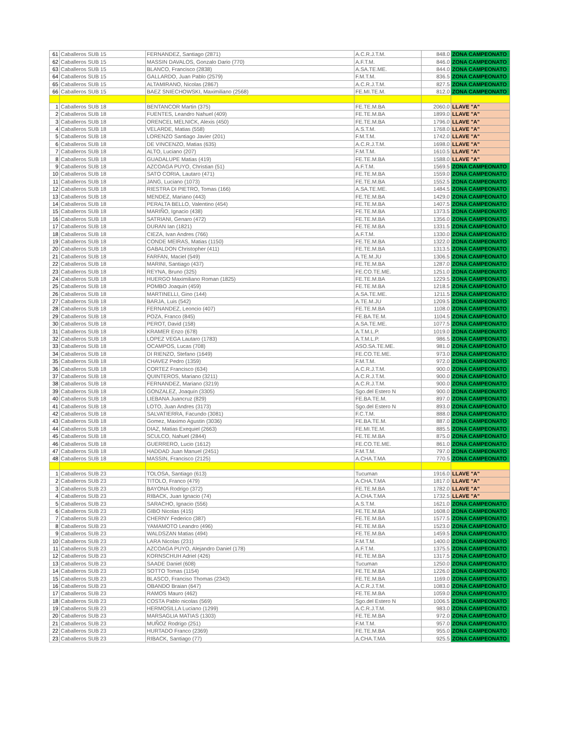| 61 | Caballeros SUB 15 | FERNANDEZ, Santiago (2871) | A.C.R.J.T.M. | 848.0 | ZONA CAMPEONATO |
| 62 | Caballeros SUB 15 | MASSIN DAVALOS, Gonzalo Dario (770) | A.F.T.M. | 846.0 | ZONA CAMPEONATO |
| 63 | Caballeros SUB 15 | BLANCO, Francisco (2838) | A.SA.TE.ME. | 844.0 | ZONA CAMPEONATO |
| 64 | Caballeros SUB 15 | GALLARDO, Juan Pablo (2579) | F.M.T.M. | 836.5 | ZONA CAMPEONATO |
| 65 | Caballeros SUB 15 | ALTAMIRANO, Nicolas (2867) | A.C.R.J.T.M. | 827.5 | ZONA CAMPEONATO |
| 66 | Caballeros SUB 15 | BAEZ SNIECHOWSKI, Maximiliano (2568) | FE.MI.TE.M. | 812.0 | ZONA CAMPEONATO |
| 1 | Caballeros SUB 18 | BENTANCOR Martin (375) | FE.TE.M.BA | 2060.0 | LLAVE "A" |
| 2 | Caballeros SUB 18 | FUENTES, Leandro Nahuel (409) | FE.TE.M.BA | 1899.0 | LLAVE "A" |
| 3 | Caballeros SUB 18 | ORENCEL MELNICK, Alexis (450) | FE.TE.M.BA | 1796.0 | LLAVE "A" |
| 4 | Caballeros SUB 18 | VELARDE, Matias (558) | A.S.T.M. | 1768.0 | LLAVE "A" |
| 5 | Caballeros SUB 18 | LORENZO Santiago Javier (201) | F.M.T.M. | 1742.0 | LLAVE "A" |
| 6 | Caballeros SUB 18 | DE VINCENZO, Matias (635) | A.C.R.J.T.M. | 1698.0 | LLAVE "A" |
| 7 | Caballeros SUB 18 | ALTO, Luciano (207) | F.M.T.M. | 1610.5 | LLAVE "A" |
| 8 | Caballeros SUB 18 | GUADALUPE Matias (419) | FE.TE.M.BA | 1588.0 | LLAVE "A" |
| 9 | Caballeros SUB 18 | AZCOAGA PUYO, Christian (51) | A.F.T.M. | 1569.5 | ZONA CAMPEONATO |
| 10 | Caballeros SUB 18 | SATO CORIA, Lautaro (471) | FE.TE.M.BA | 1559.0 | ZONA CAMPEONATO |
| 11 | Caballeros SUB 18 | JANG, Luciano (1073) | FE.TE.M.BA | 1552.5 | ZONA CAMPEONATO |
| 12 | Caballeros SUB 18 | RIESTRA DI PIETRO, Tomas (166) | A.SA.TE.ME. | 1484.5 | ZONA CAMPEONATO |
| 13 | Caballeros SUB 18 | MENDEZ, Mariano (443) | FE.TE.M.BA | 1429.0 | ZONA CAMPEONATO |
| 14 | Caballeros SUB 18 | PERALTA BELLO, Valentino (454) | FE.TE.M.BA | 1407.5 | ZONA CAMPEONATO |
| 15 | Caballeros SUB 18 | MARIÑO, Ignacio (438) | FE.TE.M.BA | 1373.5 | ZONA CAMPEONATO |
| 16 | Caballeros SUB 18 | SATRIANI, Genaro (472) | FE.TE.M.BA | 1356.0 | ZONA CAMPEONATO |
| 17 | Caballeros SUB 18 | DURAN Ian (1821) | FE.TE.M.BA | 1331.5 | ZONA CAMPEONATO |
| 18 | Caballeros SUB 18 | CIEZA, Ivan Andres (766) | A.F.T.M. | 1330.0 | ZONA CAMPEONATO |
| 19 | Caballeros SUB 18 | CONDE MEIRAS, Matias (1150) | FE.TE.M.BA | 1322.0 | ZONA CAMPEONATO |
| 20 | Caballeros SUB 18 | GABALDON Christopher (411) | FE.TE.M.BA | 1313.5 | ZONA CAMPEONATO |
| 21 | Caballeros SUB 18 | FARFAN, Maciel (549) | A.TE.M.JU | 1306.5 | ZONA CAMPEONATO |
| 22 | Caballeros SUB 18 | MARINI, Santiago (437) | FE.TE.M.BA | 1287.0 | ZONA CAMPEONATO |
| 23 | Caballeros SUB 18 | REYNA, Bruno (325) | FE.CO.TE.ME. | 1251.0 | ZONA CAMPEONATO |
| 24 | Caballeros SUB 18 | HUERGO Maximiliano Roman (1825) | FE.TE.M.BA | 1229.5 | ZONA CAMPEONATO |
| 25 | Caballeros SUB 18 | POMBO Joaquin (459) | FE.TE.M.BA | 1218.5 | ZONA CAMPEONATO |
| 26 | Caballeros SUB 18 | MARTINELLI, Gino (144) | A.SA.TE.ME. | 1211.5 | ZONA CAMPEONATO |
| 27 | Caballeros SUB 18 | BARJA, Luis (542) | A.TE.M.JU | 1209.5 | ZONA CAMPEONATO |
| 28 | Caballeros SUB 18 | FERNANDEZ, Leoncio (407) | FE.TE.M.BA | 1108.0 | ZONA CAMPEONATO |
| 29 | Caballeros SUB 18 | POZA, Franco (845) | FE.BA.TE.M. | 1104.5 | ZONA CAMPEONATO |
| 30 | Caballeros SUB 18 | PEROT, David (158) | A.SA.TE.ME. | 1077.5 | ZONA CAMPEONATO |
| 31 | Caballeros SUB 18 | KRAMER Enzo (678) | A.T.M.L.P. | 1019.0 | ZONA CAMPEONATO |
| 32 | Caballeros SUB 18 | LOPEZ VEGA Lautaro (1783) | A.T.M.L.P. | 986.5 | ZONA CAMPEONATO |
| 33 | Caballeros SUB 18 | OCAMPOS, Lucas (708) | ASO.SA.TE.ME. | 981.0 | ZONA CAMPEONATO |
| 34 | Caballeros SUB 18 | DI RIENZO, Stefano (1649) | FE.CO.TE.ME. | 973.0 | ZONA CAMPEONATO |
| 35 | Caballeros SUB 18 | CHAVEZ Pedro (1359) | F.M.T.M. | 972.0 | ZONA CAMPEONATO |
| 36 | Caballeros SUB 18 | CORTEZ Francisco (634) | A.C.R.J.T.M. | 900.0 | ZONA CAMPEONATO |
| 37 | Caballeros SUB 18 | QUINTEROS, Mariano (3211) | A.C.R.J.T.M. | 900.0 | ZONA CAMPEONATO |
| 38 | Caballeros SUB 18 | FERNANDEZ, Mariano (3219) | A.C.R.J.T.M. | 900.0 | ZONA CAMPEONATO |
| 39 | Caballeros SUB 18 | GONZALEZ, Joaquín (3305) | Sgo.del Estero N | 900.0 | ZONA CAMPEONATO |
| 40 | Caballeros SUB 18 | LIEBANA Juancruz (829) | FE.BA.TE.M. | 897.0 | ZONA CAMPEONATO |
| 41 | Caballeros SUB 18 | LOTO, Juan Andres (3173) | Sgo.del Estero N | 893.0 | ZONA CAMPEONATO |
| 42 | Caballeros SUB 18 | SALVATIERRA, Facundo (3081) | F.C.T.M. | 888.0 | ZONA CAMPEONATO |
| 43 | Caballeros SUB 18 | Gomez, Maximo Agustin (3036) | FE.BA.TE.M. | 887.0 | ZONA CAMPEONATO |
| 44 | Caballeros SUB 18 | DIAZ, Matias Exequiel (2663) | FE.MI.TE.M. | 885.5 | ZONA CAMPEONATO |
| 45 | Caballeros SUB 18 | SCULCO, Nahuel (2844) | FE.TE.M.BA | 875.0 | ZONA CAMPEONATO |
| 46 | Caballeros SUB 18 | GUERRERO, Lucio (1612) | FE.CO.TE.ME. | 861.0 | ZONA CAMPEONATO |
| 47 | Caballeros SUB 18 | HADDAD Juan Manuel (2451) | F.M.T.M. | 797.0 | ZONA CAMPEONATO |
| 48 | Caballeros SUB 18 | MASSIN, Francisco (2125) | A.CHA.T.MA | 770.5 | ZONA CAMPEONATO |
| 1 | Caballeros SUB 23 | TOLOSA, Santiago (613) | Tucuman | 1916.0 | LLAVE "A" |
| 2 | Caballeros SUB 23 | TITOLO, Franco (479) | A.CHA.T.MA | 1817.0 | LLAVE "A" |
| 3 | Caballeros SUB 23 | BAYONA Rodrigo (372) | FE.TE.M.BA | 1782.0 | LLAVE "A" |
| 4 | Caballeros SUB 23 | RIBACK, Juan Ignacio (74) | A.CHA.T.MA | 1732.5 | LLAVE "A" |
| 5 | Caballeros SUB 23 | SARACHO, Ignacio (556) | A.S.T.M. | 1621.0 | ZONA CAMPEONATO |
| 6 | Caballeros SUB 23 | GIBO Nicolas (415) | FE.TE.M.BA | 1608.0 | ZONA CAMPEONATO |
| 7 | Caballeros SUB 23 | CHERNY Federico (387) | FE.TE.M.BA | 1577.5 | ZONA CAMPEONATO |
| 8 | Caballeros SUB 23 | YAMAMOTO Leandro (496) | FE.TE.M.BA | 1523.0 | ZONA CAMPEONATO |
| 9 | Caballeros SUB 23 | WALDSZAN Matias (494) | FE.TE.M.BA | 1459.5 | ZONA CAMPEONATO |
| 10 | Caballeros SUB 23 | LARA Nicolas (231) | F.M.T.M. | 1400.0 | ZONA CAMPEONATO |
| 11 | Caballeros SUB 23 | AZCOAGA PUYO, Alejandro Daniel (178) | A.F.T.M. | 1375.5 | ZONA CAMPEONATO |
| 12 | Caballeros SUB 23 | KORNSCHUH Adriel (426) | FE.TE.M.BA | 1317.5 | ZONA CAMPEONATO |
| 13 | Caballeros SUB 23 | SAADE Daniel (608) | Tucuman | 1250.0 | ZONA CAMPEONATO |
| 14 | Caballeros SUB 23 | SOTTO Tomas (1154) | FE.TE.M.BA | 1226.0 | ZONA CAMPEONATO |
| 15 | Caballeros SUB 23 | BLASCO, Franciso Thomas (2343) | FE.TE.M.BA | 1169.0 | ZONA CAMPEONATO |
| 16 | Caballeros SUB 23 | OBANDO Braian (647) | A.C.R.J.T.M. | 1083.0 | ZONA CAMPEONATO |
| 17 | Caballeros SUB 23 | RAMOS Mauro (462) | FE.TE.M.BA | 1059.0 | ZONA CAMPEONATO |
| 18 | Caballeros SUB 23 | COSTA Pablo nicolas (569) | Sgo.del Estero N | 1006.5 | ZONA CAMPEONATO |
| 19 | Caballeros SUB 23 | HERMOSILLA Luciano (1299) | A.C.R.J.T.M. | 983.0 | ZONA CAMPEONATO |
| 20 | Caballeros SUB 23 | MARSAGLIA MATIAS (1303) | FE.TE.M.BA | 972.0 | ZONA CAMPEONATO |
| 21 | Caballeros SUB 23 | MUÑOZ Rodrigo (251) | F.M.T.M. | 957.0 | ZONA CAMPEONATO |
| 22 | Caballeros SUB 23 | HURTADO Franco (2369) | FE.TE.M.BA | 955.0 | ZONA CAMPEONATO |
| 23 | Caballeros SUB 23 | RIBACK, Santiago (77) | A.CHA.T.MA | 925.5 | ZONA CAMPEONATO |